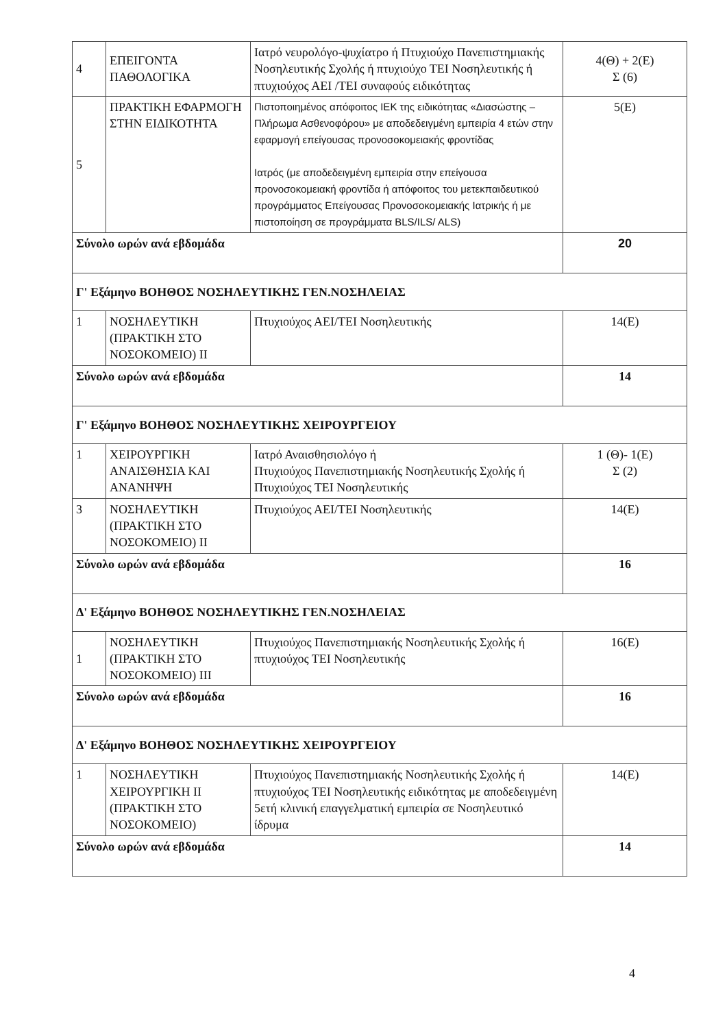| 4 | ΕΠΕΙΓΟΝΤΑ ΠΑΘΟΛΟΓΙΚΑ | Ιατρό νευρολόγο-ψυχίατρο ή Πτυχιούχο Πανεπιστημιακής Νοσηλευτικής Σχολής ή πτυχιούχο ΤΕΙ Νοσηλευτικής ή πτυχιούχος ΑΕΙ /ΤΕΙ συναφούς ειδικότητας | 4(Θ) + 2(Ε) Σ (6) |
| 5 | ΠΡΑΚΤΙΚΗ ΕΦΑΡΜΟΓΗ ΣΤΗΝ ΕΙΔΙΚΟΤΗΤΑ | Πιστοποιημένος απόφοιτος ΙΕΚ της ειδικότητας «Διασώστης – Πλήρωμα Ασθενοφόρου» με αποδεδειγμένη εμπειρία 4 ετών στην εφαρμογή επείγουσας προνοσοκομειακής φροντίδας Ιατρός (με αποδεδειγμένη εμπειρία στην επείγουσα προνοσοκομειακή φροντίδα ή απόφοιτος του μετεκπαιδευτικού προγράμματος Επείγουσας Προνοσοκομειακής Ιατρικής ή με πιστοποίηση σε προγράμματα BLS/ILS/ ALS) | 5(Ε) |
| Σύνολο ωρών ανά εβδομάδα | | | 20 |
| Γ' Εξάμηνο ΒΟΗΘΟΣ ΝΟΣΗΛΕΥΤΙΚΗΣ ΓΕΝ.ΝΟΣΗΛΕΙΑΣ | | | |
| 1 | ΝΟΣΗΛΕΥΤΙΚΗ (ΠΡΑΚΤΙΚΗ ΣΤΟ ΝΟΣΟΚΟΜΕΙΟ) ΙΙ | Πτυχιούχος ΑΕΙ/ΤΕΙ Νοσηλευτικής | 14(Ε) |
| Σύνολο ωρών ανά εβδομάδα | | | 14 |
| Γ' Εξάμηνο ΒΟΗΘΟΣ ΝΟΣΗΛΕΥΤΙΚΗΣ ΧΕΙΡΟΥΡΓΕΙΟΥ | | | |
| 1 | ΧΕΙΡΟΥΡΓΙΚΗ ΑΝΑΙΣΘΗΣΙΑ ΚΑΙ ΑΝΑΝΗΨΗ | Ιατρό Αναισθησιολόγο ή Πτυχιούχος Πανεπιστημιακής Νοσηλευτικής Σχολής ή Πτυχιούχος ΤΕΙ Νοσηλευτικής | 1 (Θ)- 1(Ε) Σ (2) |
| 3 | ΝΟΣΗΛΕΥΤΙΚΗ (ΠΡΑΚΤΙΚΗ ΣΤΟ ΝΟΣΟΚΟΜΕΙΟ) ΙΙ | Πτυχιούχος ΑΕΙ/ΤΕΙ Νοσηλευτικής | 14(Ε) |
| Σύνολο ωρών ανά εβδομάδα | | | 16 |
| Δ' Εξάμηνο ΒΟΗΘΟΣ ΝΟΣΗΛΕΥΤΙΚΗΣ ΓΕΝ.ΝΟΣΗΛΕΙΑΣ | | | |
| 1 | ΝΟΣΗΛΕΥΤΙΚΗ (ΠΡΑΚΤΙΚΗ ΣΤΟ ΝΟΣΟΚΟΜΕΙΟ) ΙΙΙ | Πτυχιούχος Πανεπιστημιακής Νοσηλευτικής Σχολής ή πτυχιούχος ΤΕΙ Νοσηλευτικής | 16(Ε) |
| Σύνολο ωρών ανά εβδομάδα | | | 16 |
| Δ' Εξάμηνο ΒΟΗΘΟΣ ΝΟΣΗΛΕΥΤΙΚΗΣ ΧΕΙΡΟΥΡΓΕΙΟΥ | | | |
| 1 | ΝΟΣΗΛΕΥΤΙΚΗ ΧΕΙΡΟΥΡΓΙΚΗ ΙΙ (ΠΡΑΚΤΙΚΗ ΣΤΟ ΝΟΣΟΚΟΜΕΙΟ) | Πτυχιούχος Πανεπιστημιακής Νοσηλευτικής Σχολής ή πτυχιούχος ΤΕΙ Νοσηλευτικής ειδικότητας με αποδεδειγμένη 5ετή κλινική επαγγελματική εμπειρία σε Νοσηλευτικό ίδρυμα | 14(Ε) |
| Σύνολο ωρών ανά εβδομάδα | | | 14 |
4